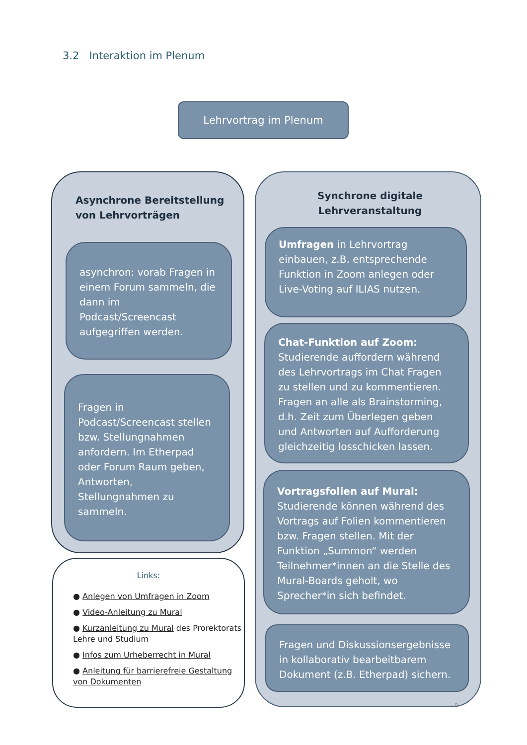3.2 Interaktion im Plenum
Lehrvortrag im Plenum
Asynchrone Bereitstellung
von Lehrvorträgen
asynchron: vorab Fragen in einem Forum sammeln, die dann im Podcast/Screencast aufgegriffen werden.
Fragen in Podcast/Screencast stellen bzw. Stellungnahmen anfordern. Im Etherpad oder Forum Raum geben, Antworten, Stellungnahmen zu sammeln.
Links:
● Anlegen von Umfragen in Zoom
● Video-Anleitung zu Mural
● Kurzanleitung zu Mural des Prorektorats Lehre und Studium
● Infos zum Urheberrecht in Mural
● Anleitung für barrierefreie Gestaltung von Dokumenten
Synchrone digitale
Lehrveranstaltung
Umfragen in Lehrvortrag einbauen, z.B. entsprechende Funktion in Zoom anlegen oder Live-Voting auf ILIAS nutzen.
Chat-Funktion auf Zoom: Studierende auffordern während des Lehrvortrags im Chat Fragen zu stellen und zu kommentieren. Fragen an alle als Brainstorming, d.h. Zeit zum Überlegen geben und Antworten auf Aufforderung gleichzeitig losschicken lassen.
Vortragsfolien auf Mural: Studierende können während des Vortrags auf Folien kommentieren bzw. Fragen stellen. Mit der Funktion „Summon“ werden Teilnehmer*innen an die Stelle des Mural-Boards geholt, wo Sprecher*in sich befindet.
Fragen und Diskussionsergebnisse in kollaborativ bearbeitbarem Dokument (z.B. Etherpad) sichern.
- 9 -